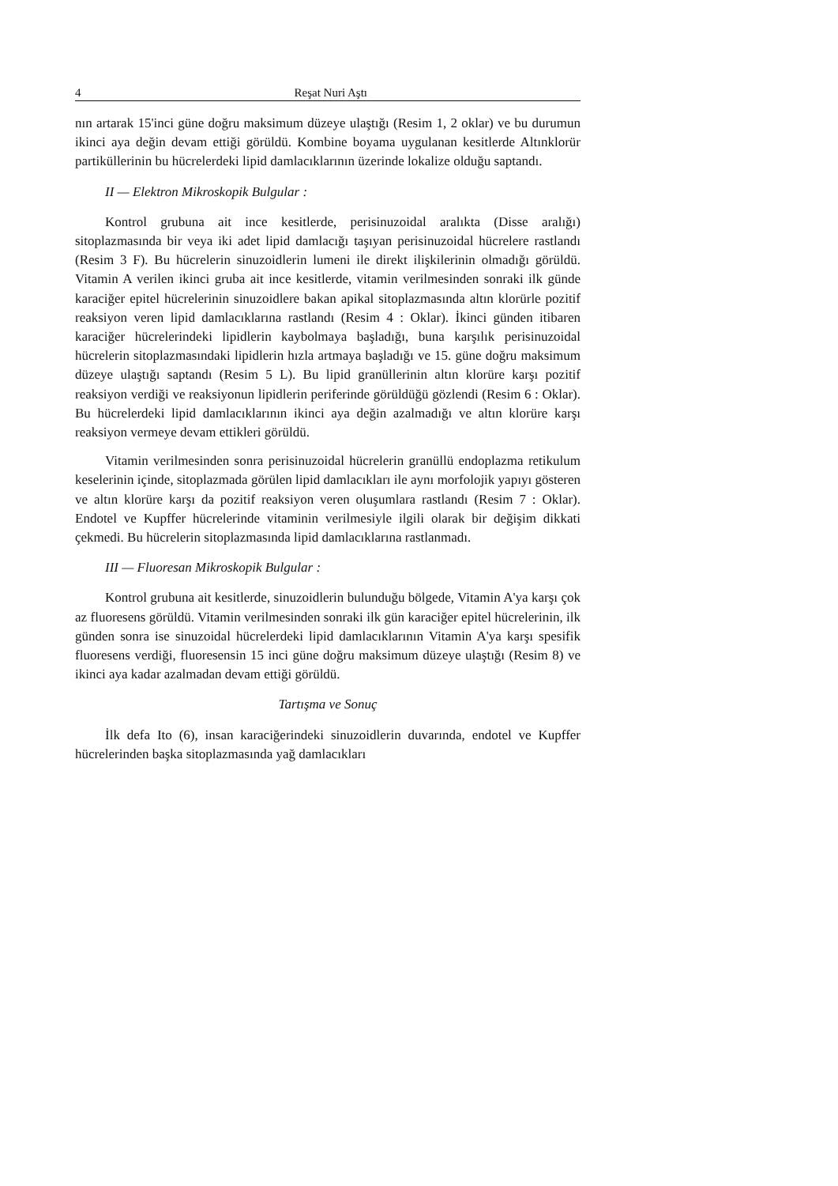4 Reşat Nuri Aştı
nın artarak 15'inci güne doğru maksimum düzeye ulaştığı (Resim 1, 2 oklar) ve bu durumun ikinci aya değin devam ettiği görüldü. Kombine boyama uygulanan kesitlerde Altınklorür partiküllerinin bu hücrelerdeki lipid damlacıklarının üzerinde lokalize olduğu saptandı.
II — Elektron Mikroskopik Bulgular :
Kontrol grubuna ait ince kesitlerde, perisinuzoidal aralıkta (Disse aralığı) sitoplazmasında bir veya iki adet lipid damlacığı taşıyan perisinuzoidal hücrelere rastlandı (Resim 3 F). Bu hücrelerin sinuzoidlerin lumeni ile direkt ilişkilerinin olmadığı görüldü. Vitamin A verilen ikinci gruba ait ince kesitlerde, vitamin verilmesinden sonraki ilk günde karaciğer epitel hücrelerinin sinuzoidlere bakan apikal sitoplazmasında altın klorürle pozitif reaksiyon veren lipid damlacıklarına rastlandı (Resim 4 : Oklar). İkinci günden itibaren karaciğer hücrelerindeki lipidlerin kaybolmaya başladığı, buna karşılık perisinuzoidal hücrelerin sitoplazmasındaki lipidlerin hızla artmaya başladığı ve 15. güne doğru maksimum düzeye ulaştığı saptandı (Resim 5 L). Bu lipid granüllerinin altın klorüre karşı pozitif reaksiyon verdiği ve reaksiyonun lipidlerin periferinde görüldüğü gözlendi (Resim 6 : Oklar). Bu hücrelerdeki lipid damlacıklarının ikinci aya değin azalmadığı ve altın klorüre karşı reaksiyon vermeye devam ettikleri görüldü.
Vitamin verilmesinden sonra perisinuzoidal hücrelerin granüllü endoplazma retikulum keselerinin içinde, sitoplazmada görülen lipid damlacıkları ile aynı morfolojik yapıyı gösteren ve altın klorüre karşı da pozitif reaksiyon veren oluşumlara rastlandı (Resim 7 : Oklar). Endotel ve Kupffer hücrelerinde vitaminin verilmesiyle ilgili olarak bir değişim dikkati çekmedi. Bu hücrelerin sitoplazmasında lipid damlacıklarına rastlanmadı.
III — Fluoresan Mikroskopik Bulgular :
Kontrol grubuna ait kesitlerde, sinuzoidlerin bulunduğu bölgede, Vitamin A'ya karşı çok az fluoresens görüldü. Vitamin verilmesinden sonraki ilk gün karaciğer epitel hücrelerinin, ilk günden sonra ise sinuzoidal hücrelerdeki lipid damlacıklarının Vitamin A'ya karşı spesifik fluoresens verdiği, fluoresensin 15 inci güne doğru maksimum düzeye ulaştığı (Resim 8) ve ikinci aya kadar azalmadan devam ettiği görüldü.
Tartışma ve Sonuç
İlk defa Ito (6), insan karaciğerindeki sinuzoidlerin duvarında, endotel ve Kupffer hücrelerinden başka sitoplazmasında yağ damlacıkları